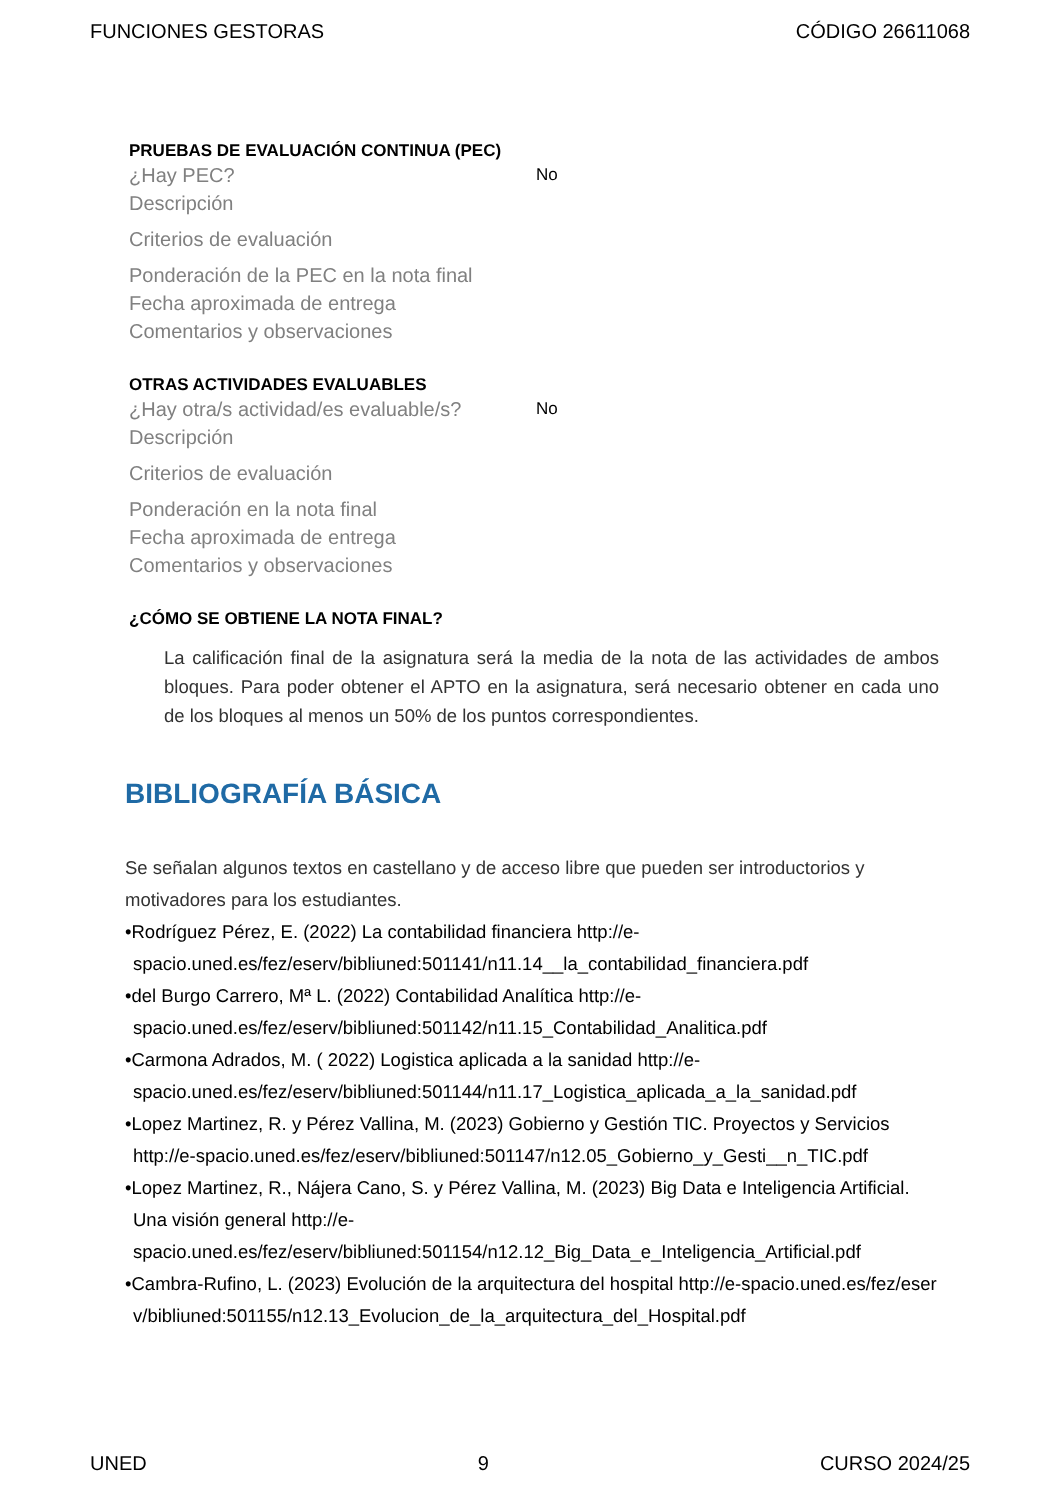FUNCIONES GESTORAS CÓDIGO 26611068
PRUEBAS DE EVALUACIÓN CONTINUA (PEC)
¿Hay PEC? No
Descripción
Criterios de evaluación
Ponderación de la PEC en la nota final
Fecha aproximada de entrega
Comentarios y observaciones
OTRAS ACTIVIDADES EVALUABLES
¿Hay otra/s actividad/es evaluable/s? No
Descripción
Criterios de evaluación
Ponderación en la nota final
Fecha aproximada de entrega
Comentarios y observaciones
¿CÓMO SE OBTIENE LA NOTA FINAL?
La calificación final de la asignatura será la media de la nota de las actividades de ambos bloques. Para poder obtener el APTO en la asignatura, será necesario obtener en cada uno de los bloques al menos un 50% de los puntos correspondientes.
BIBLIOGRAFÍA BÁSICA
Se señalan algunos textos en castellano y de acceso libre que pueden ser introductorios y motivadores para los estudiantes.
•Rodríguez Pérez, E. (2022) La contabilidad financiera http://e-spacio.uned.es/fez/eserv/bibliuned:501141/n11.14__la_contabilidad_financiera.pdf
•del Burgo Carrero, Mª L. (2022) Contabilidad Analítica http://e-spacio.uned.es/fez/eserv/bibliuned:501142/n11.15_Contabilidad_Analitica.pdf
•Carmona Adrados, M. ( 2022) Logistica aplicada a la sanidad http://e-spacio.uned.es/fez/eserv/bibliuned:501144/n11.17_Logistica_aplicada_a_la_sanidad.pdf
•Lopez Martinez, R. y Pérez Vallina, M. (2023) Gobierno y Gestión TIC. Proyectos y Servicios http://e-spacio.uned.es/fez/eserv/bibliuned:501147/n12.05_Gobierno_y_Gesti__n_TIC.pdf
•Lopez Martinez, R., Nájera Cano, S. y Pérez Vallina, M. (2023) Big Data e Inteligencia Artificial. Una visión general http://e-spacio.uned.es/fez/eserv/bibliuned:501154/n12.12_Big_Data_e_Inteligencia_Artificial.pdf
•Cambra-Rufino, L. (2023) Evolución de la arquitectura del hospital http://e-spacio.uned.es/fez/eserv/bibliuned:501155/n12.13_Evolucion_de_la_arquitectura_del_Hospital.pdf
UNED 9 CURSO 2024/25